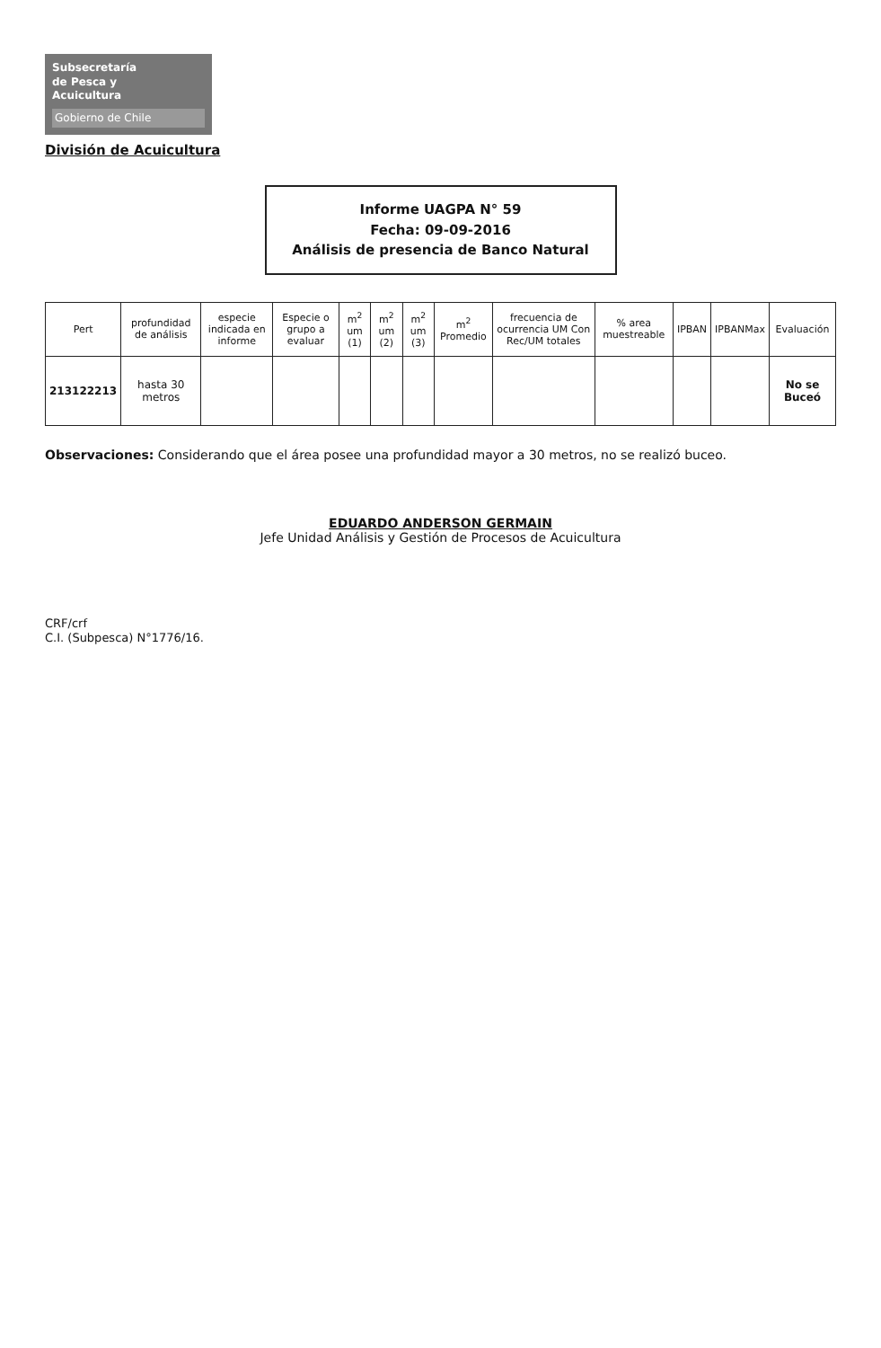Subsecretaría
de Pesca y
Acuicultura
Gobierno de Chile
División de Acuicultura
Informe UAGPA N° 59
Fecha: 09-09-2016
Análisis de presencia de Banco Natural
| Pert | profundidad de análisis | especie indicada en informe | Especie o grupo a evaluar | m<sup>2</sup> um (1) | m<sup>2</sup> um (2) | m<sup>2</sup> um (3) | m<sup>2</sup> Promedio | frecuencia de ocurrencia UM Con Rec/UM totales | % area muestreable | IPBAN | IPBANMax | Evaluación |
| --- | --- | --- | --- | --- | --- | --- | --- | --- | --- | --- | --- | --- |
| 213122213 | hasta 30 metros | | | | | | | | | | | No se Buceó |
Observaciones: Considerando que el área posee una profundidad mayor a 30 metros, no se realizó buceo.
EDUARDO ANDERSON GERMAIN
Jefe Unidad Análisis y Gestión de Procesos de Acuicultura
CRF/crf
C.I. (Subpesca) N°1776/16.